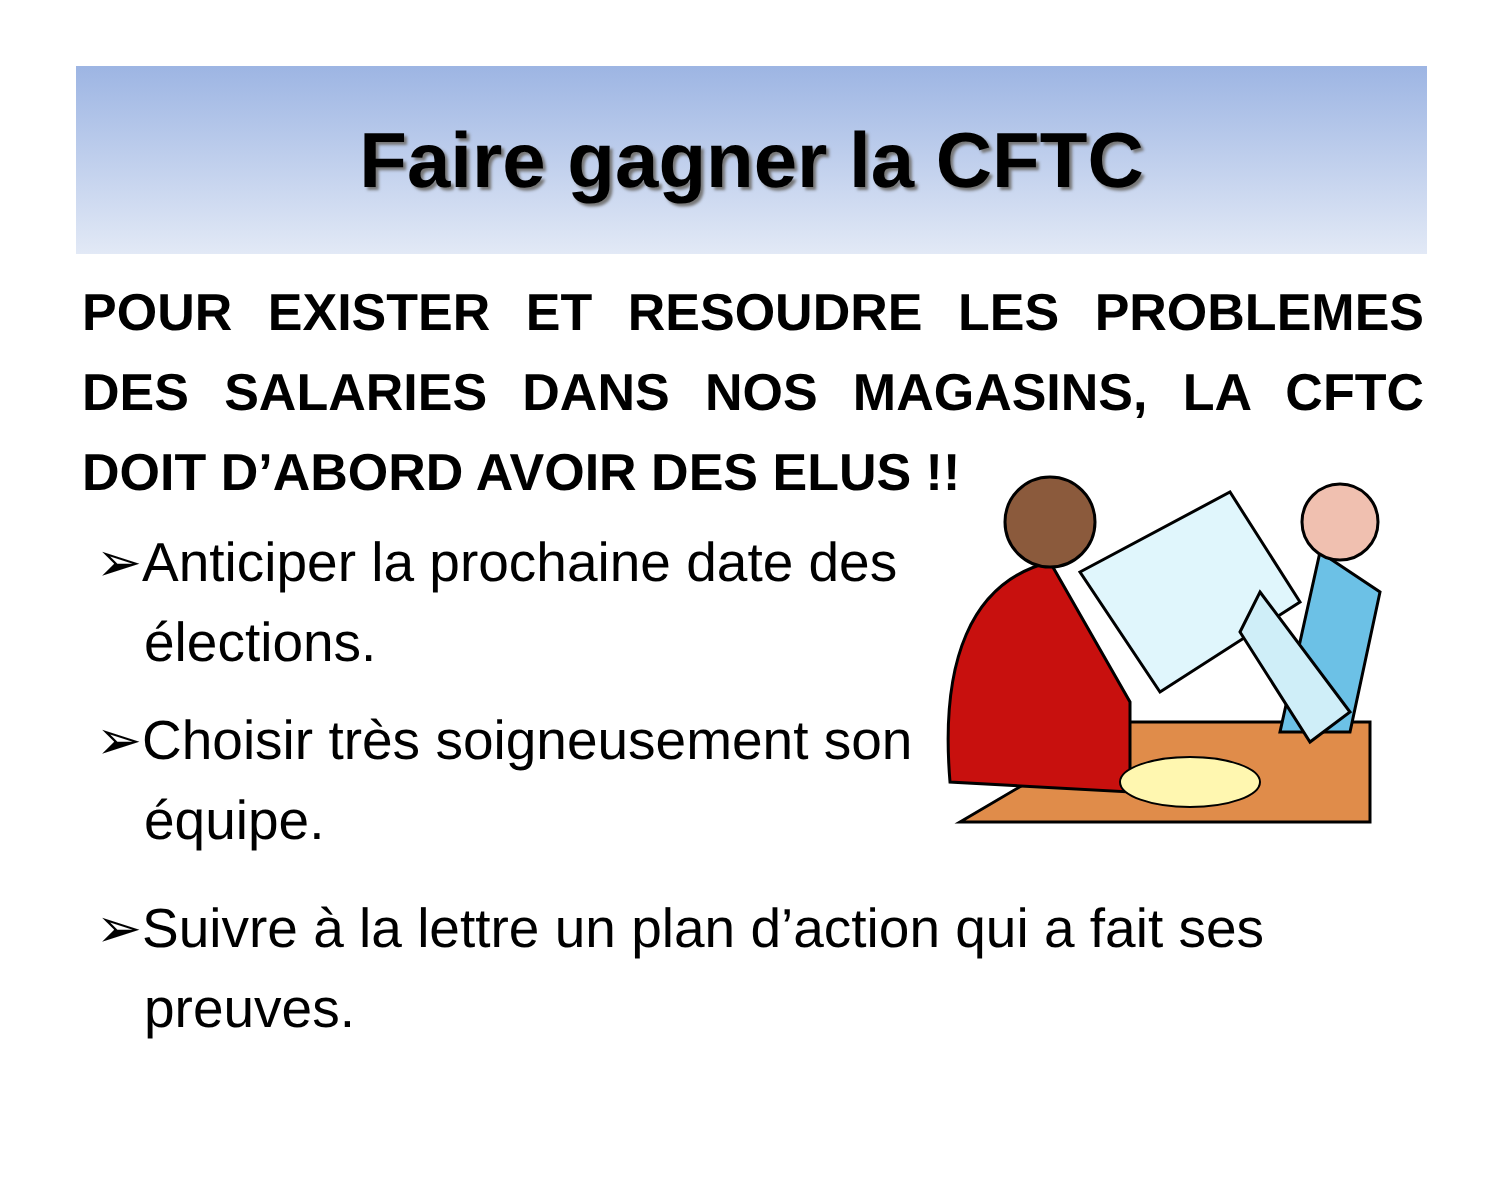Faire gagner la CFTC
POUR EXISTER ET RESOUDRE LES PROBLEMES DES SALARIES DANS NOS MAGASINS, LA CFTC DOIT D’ABORD AVOIR DES ELUS !!
➢Anticiper la prochaine date des élections.
➢Choisir très soigneusement son équipe.
➢Suivre à la lettre un plan d’action qui a fait ses preuves.